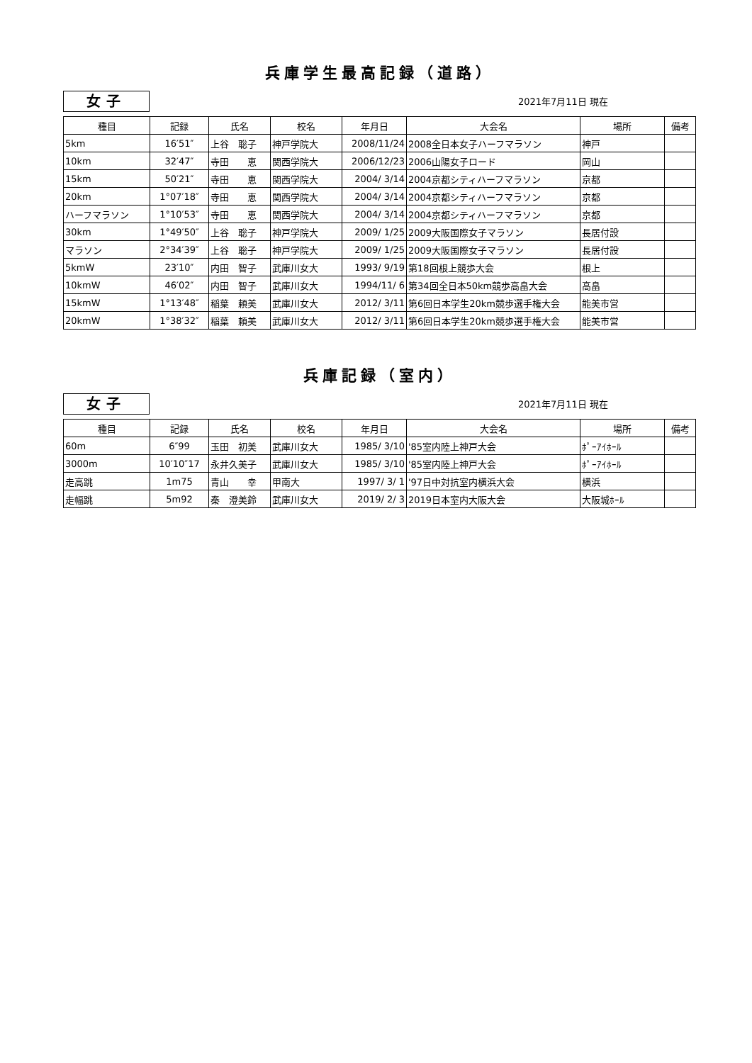兵庫学生最高記録（道路）
女子
2021年7月11日 現在
| 種目 | 記録 | 氏名 | 校名 | 年月日 | 大会名 | 場所 | 備考 |
| --- | --- | --- | --- | --- | --- | --- | --- |
| 5km | 16′51″ | 上谷 聡子 | 神戸学院大 | 2008/11/24 | 2008全日本女子ハーフマラソン | 神戸 | |
| 10km | 32′47″ | 寺田 恵 | 関西学院大 | 2006/12/23 | 2006山陽女子ロード | 岡山 | |
| 15km | 50′21″ | 寺田 恵 | 関西学院大 | 2004/ 3/14 | 2004京都シティハーフマラソン | 京都 | |
| 20km | 1°07′18″ | 寺田 恵 | 関西学院大 | 2004/ 3/14 | 2004京都シティハーフマラソン | 京都 | |
| ハーフマラソン | 1°10′53″ | 寺田 恵 | 関西学院大 | 2004/ 3/14 | 2004京都シティハーフマラソン | 京都 | |
| 30km | 1°49′50″ | 上谷 聡子 | 神戸学院大 | 2009/ 1/25 | 2009大阪国際女子マラソン | 長居付設 | |
| マラソン | 2°34′39″ | 上谷 聡子 | 神戸学院大 | 2009/ 1/25 | 2009大阪国際女子マラソン | 長居付設 | |
| 5kmW | 23′10″ | 内田 智子 | 武庫川女大 | 1993/ 9/19 | 第18回根上競歩大会 | 根上 | |
| 10kmW | 46′02″ | 内田 智子 | 武庫川女大 | 1994/11/ 6 | 第34回全日本50km競歩高畠大会 | 高畠 | |
| 15kmW | 1°13′48″ | 稲葉 頼美 | 武庫川女大 | 2012/ 3/11 | 第6回日本学生20km競歩選手権大会 | 能美市営 | |
| 20kmW | 1°38′32″ | 稲葉 頼美 | 武庫川女大 | 2012/ 3/11 | 第6回日本学生20km競歩選手権大会 | 能美市営 | |
兵庫記録（室内）
女子
2021年7月11日 現在
| 種目 | 記録 | 氏名 | 校名 | 年月日 | 大会名 | 場所 | 備考 |
| --- | --- | --- | --- | --- | --- | --- | --- |
| 60m | 6″99 | 玉田 初美 | 武庫川女大 | 1985/ 3/10 | '85室内陸上神戸大会 | ﾎﾟｰｱｲﾎｰﾙ | |
| 3000m | 10′10″17 | 永井久美子 | 武庫川女大 | 1985/ 3/10 | '85室内陸上神戸大会 | ﾎﾟｰｱｲﾎｰﾙ | |
| 走高跳 | 1m75 | 青山 幸 | 甲南大 | 1997/ 3/ 1 | '97日中対抗室内横浜大会 | 横浜 | |
| 走幅跳 | 5m92 | 秦 澄美鈴 | 武庫川女大 | 2019/ 2/ 3 | 2019日本室内大阪大会 | 大阪城ﾎｰﾙ | |